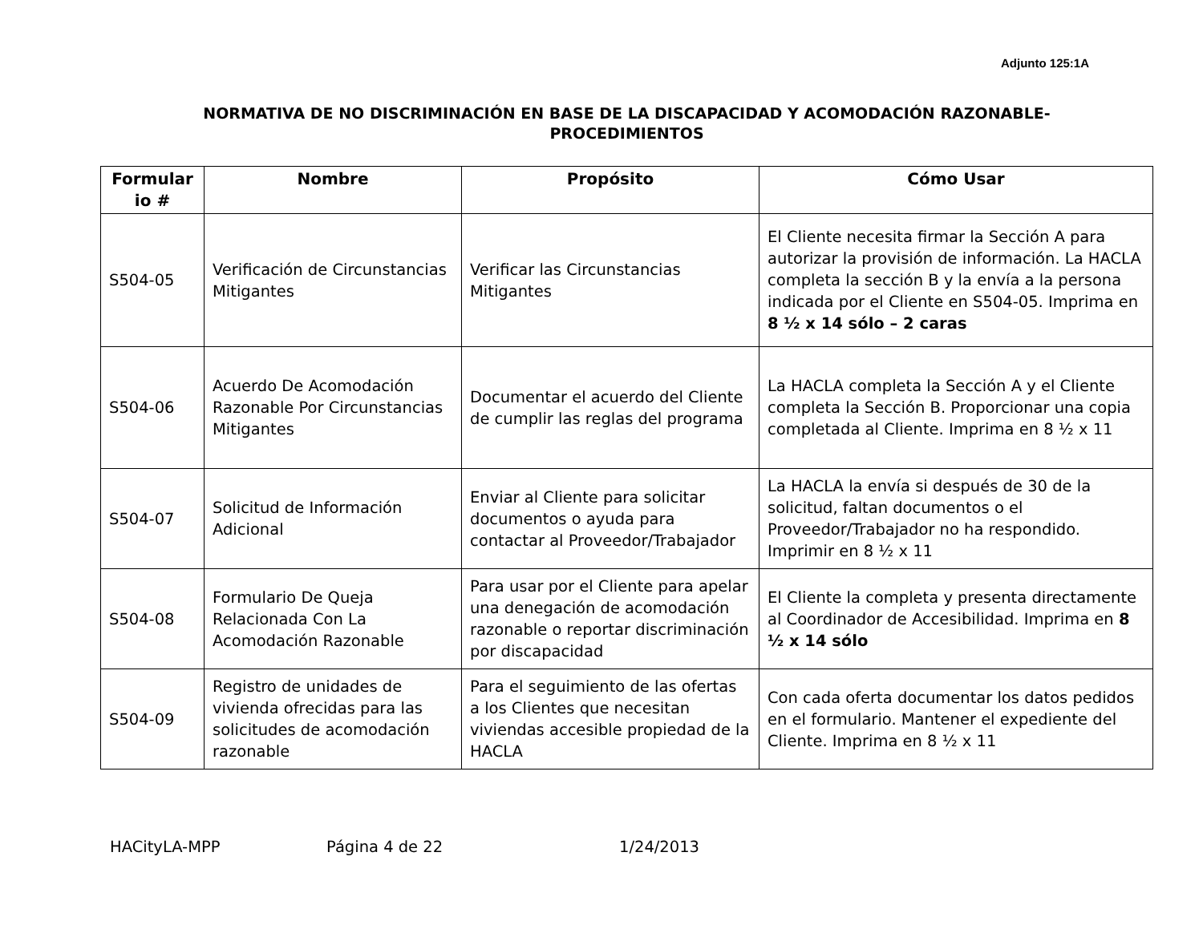Adjunto 125:1A
NORMATIVA DE NO DISCRIMINACIÓN EN BASE DE LA DISCAPACIDAD Y ACOMODACIÓN RAZONABLE-
PROCEDIMIENTOS
| Formular io # | Nombre | Propósito | Cómo Usar |
| --- | --- | --- | --- |
| S504-05 | Verificación de Circunstancias Mitigantes | Verificar las Circunstancias Mitigantes | El Cliente necesita firmar la Sección A para autorizar la provisión de información. La HACLA completa la sección B y la envía a la persona indicada por el Cliente en S504-05. Imprima en 8 ½ x 14 sólo – 2 caras |
| S504-06 | Acuerdo De Acomodación Razonable Por Circunstancias Mitigantes | Documentar el acuerdo del Cliente de cumplir las reglas del programa | La HACLA completa la Sección A y el Cliente completa la Sección B. Proporcionar una copia completada al Cliente. Imprima en 8 ½ x 11 |
| S504-07 | Solicitud de Información Adicional | Enviar al Cliente para solicitar documentos o ayuda para contactar al Proveedor/Trabajador | La HACLA la envía si después de 30 de la solicitud, faltan documentos o el Proveedor/Trabajador no ha respondido. Imprimir en 8 ½ x 11 |
| S504-08 | Formulario De Queja Relacionada Con La Acomodación Razonable | Para usar por el Cliente para apelar una denegación de acomodación razonable o reportar discriminación por discapacidad | El Cliente la completa y presenta directamente al Coordinador de Accesibilidad. Imprima en 8 ½ x 14 sólo |
| S504-09 | Registro de unidades de vivienda ofrecidas para las solicitudes de acomodación razonable | Para el seguimiento de las ofertas a los Clientes que necesitan viviendas accesible propiedad de la HACLA | Con cada oferta documentar los datos pedidos en el formulario. Mantener el expediente del Cliente. Imprima en 8 ½ x 11 |
HACityLA-MPP Página 4 de 22 1/24/2013